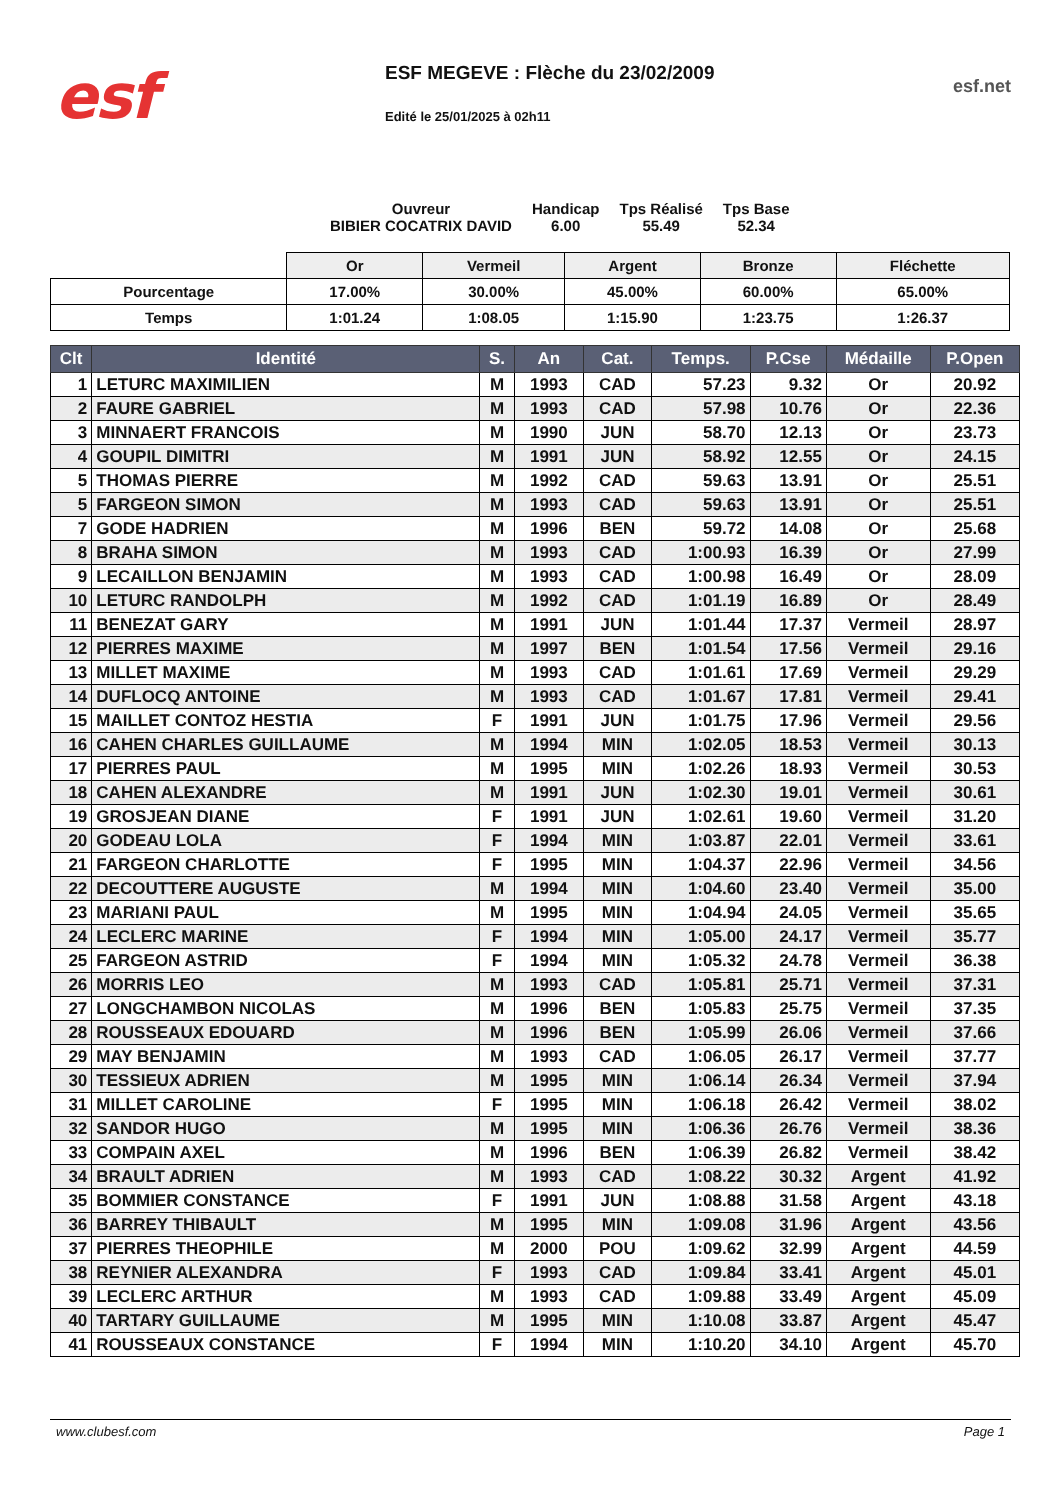esf
ESF MEGEVE : Flèche du 23/02/2009
Edité le 25/01/2025 à 02h11
esf.net
Ouvreur
BIBIER COCATRIX DAVID
Handicap
6.00
Tps Réalisé
55.49
Tps Base
52.34
| | Or | Vermeil | Argent | Bronze | Fléchette |
| Pourcentage | 17.00% | 30.00% | 45.00% | 60.00% | 65.00% |
| Temps | 1:01.24 | 1:08.05 | 1:15.90 | 1:23.75 | 1:26.37 |
| Clt | Identité | S. | An | Cat. | Temps. | P.Cse | Médaille | P.Open |
| --- | --- | --- | --- | --- | --- | --- | --- | --- |
| 1 | LETURC MAXIMILIEN | M | 1993 | CAD | 57.23 | 9.32 | Or | 20.92 |
| 2 | FAURE GABRIEL | M | 1993 | CAD | 57.98 | 10.76 | Or | 22.36 |
| 3 | MINNAERT FRANCOIS | M | 1990 | JUN | 58.70 | 12.13 | Or | 23.73 |
| 4 | GOUPIL DIMITRI | M | 1991 | JUN | 58.92 | 12.55 | Or | 24.15 |
| 5 | THOMAS PIERRE | M | 1992 | CAD | 59.63 | 13.91 | Or | 25.51 |
| 5 | FARGEON SIMON | M | 1993 | CAD | 59.63 | 13.91 | Or | 25.51 |
| 7 | GODE HADRIEN | M | 1996 | BEN | 59.72 | 14.08 | Or | 25.68 |
| 8 | BRAHA SIMON | M | 1993 | CAD | 1:00.93 | 16.39 | Or | 27.99 |
| 9 | LECAILLON BENJAMIN | M | 1993 | CAD | 1:00.98 | 16.49 | Or | 28.09 |
| 10 | LETURC RANDOLPH | M | 1992 | CAD | 1:01.19 | 16.89 | Or | 28.49 |
| 11 | BENEZAT GARY | M | 1991 | JUN | 1:01.44 | 17.37 | Vermeil | 28.97 |
| 12 | PIERRES MAXIME | M | 1997 | BEN | 1:01.54 | 17.56 | Vermeil | 29.16 |
| 13 | MILLET MAXIME | M | 1993 | CAD | 1:01.61 | 17.69 | Vermeil | 29.29 |
| 14 | DUFLOCQ ANTOINE | M | 1993 | CAD | 1:01.67 | 17.81 | Vermeil | 29.41 |
| 15 | MAILLET CONTOZ HESTIA | F | 1991 | JUN | 1:01.75 | 17.96 | Vermeil | 29.56 |
| 16 | CAHEN CHARLES GUILLAUME | M | 1994 | MIN | 1:02.05 | 18.53 | Vermeil | 30.13 |
| 17 | PIERRES PAUL | M | 1995 | MIN | 1:02.26 | 18.93 | Vermeil | 30.53 |
| 18 | CAHEN ALEXANDRE | M | 1991 | JUN | 1:02.30 | 19.01 | Vermeil | 30.61 |
| 19 | GROSJEAN DIANE | F | 1991 | JUN | 1:02.61 | 19.60 | Vermeil | 31.20 |
| 20 | GODEAU LOLA | F | 1994 | MIN | 1:03.87 | 22.01 | Vermeil | 33.61 |
| 21 | FARGEON CHARLOTTE | F | 1995 | MIN | 1:04.37 | 22.96 | Vermeil | 34.56 |
| 22 | DECOUTTERE AUGUSTE | M | 1994 | MIN | 1:04.60 | 23.40 | Vermeil | 35.00 |
| 23 | MARIANI PAUL | M | 1995 | MIN | 1:04.94 | 24.05 | Vermeil | 35.65 |
| 24 | LECLERC MARINE | F | 1994 | MIN | 1:05.00 | 24.17 | Vermeil | 35.77 |
| 25 | FARGEON ASTRID | F | 1994 | MIN | 1:05.32 | 24.78 | Vermeil | 36.38 |
| 26 | MORRIS LEO | M | 1993 | CAD | 1:05.81 | 25.71 | Vermeil | 37.31 |
| 27 | LONGCHAMBON NICOLAS | M | 1996 | BEN | 1:05.83 | 25.75 | Vermeil | 37.35 |
| 28 | ROUSSEAUX EDOUARD | M | 1996 | BEN | 1:05.99 | 26.06 | Vermeil | 37.66 |
| 29 | MAY BENJAMIN | M | 1993 | CAD | 1:06.05 | 26.17 | Vermeil | 37.77 |
| 30 | TESSIEUX ADRIEN | M | 1995 | MIN | 1:06.14 | 26.34 | Vermeil | 37.94 |
| 31 | MILLET CAROLINE | F | 1995 | MIN | 1:06.18 | 26.42 | Vermeil | 38.02 |
| 32 | SANDOR HUGO | M | 1995 | MIN | 1:06.36 | 26.76 | Vermeil | 38.36 |
| 33 | COMPAIN AXEL | M | 1996 | BEN | 1:06.39 | 26.82 | Vermeil | 38.42 |
| 34 | BRAULT ADRIEN | M | 1993 | CAD | 1:08.22 | 30.32 | Argent | 41.92 |
| 35 | BOMMIER CONSTANCE | F | 1991 | JUN | 1:08.88 | 31.58 | Argent | 43.18 |
| 36 | BARREY THIBAULT | M | 1995 | MIN | 1:09.08 | 31.96 | Argent | 43.56 |
| 37 | PIERRES THEOPHILE | M | 2000 | POU | 1:09.62 | 32.99 | Argent | 44.59 |
| 38 | REYNIER ALEXANDRA | F | 1993 | CAD | 1:09.84 | 33.41 | Argent | 45.01 |
| 39 | LECLERC ARTHUR | M | 1993 | CAD | 1:09.88 | 33.49 | Argent | 45.09 |
| 40 | TARTARY GUILLAUME | M | 1995 | MIN | 1:10.08 | 33.87 | Argent | 45.47 |
| 41 | ROUSSEAUX CONSTANCE | F | 1994 | MIN | 1:10.20 | 34.10 | Argent | 45.70 |
www.clubesf.com Page 1